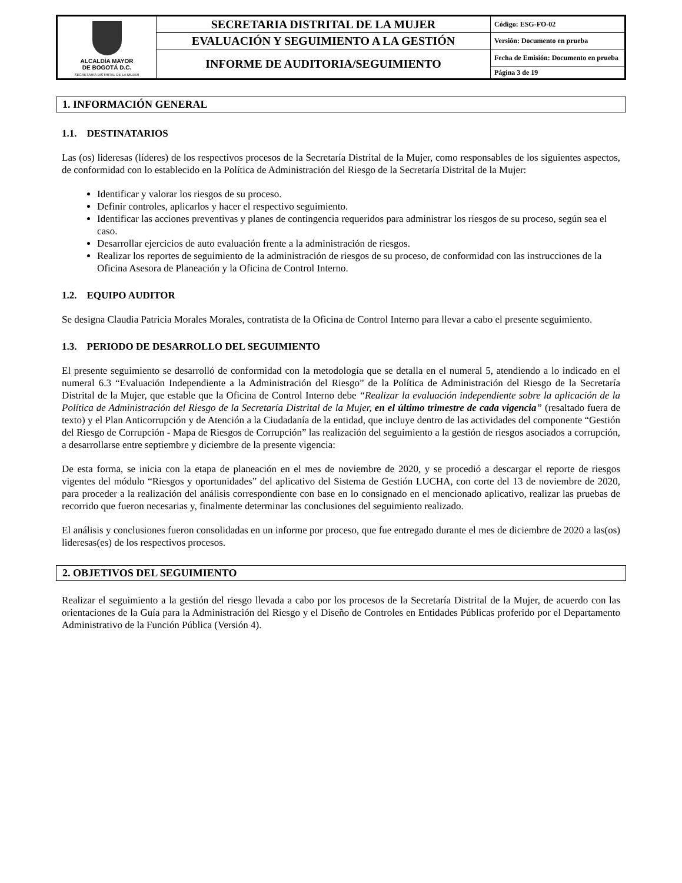| ALCALDÍA MAYOR DE BOGOTÁ D.C. SECRETARIA DISTRITAL DE LA MUJER | SECRETARIA DISTRITAL DE LA MUJER | Código: ESG-FO-02 |
| | EVALUACIÓN Y SEGUIMIENTO A LA GESTIÓN | Versión: Documento en prueba |
| | INFORME DE AUDITORIA/SEGUIMIENTO | Fecha de Emisión: Documento en prueba |
| | | Página 3 de 19 |
1. INFORMACIÓN GENERAL
1.1. DESTINATARIOS
Las (os) lideresas (líderes) de los respectivos procesos de la Secretaría Distrital de la Mujer, como responsables de los siguientes aspectos, de conformidad con lo establecido en la Política de Administración del Riesgo de la Secretaría Distrital de la Mujer:
Identificar y valorar los riesgos de su proceso.
Definir controles, aplicarlos y hacer el respectivo seguimiento.
Identificar las acciones preventivas y planes de contingencia requeridos para administrar los riesgos de su proceso, según sea el caso.
Desarrollar ejercicios de auto evaluación frente a la administración de riesgos.
Realizar los reportes de seguimiento de la administración de riesgos de su proceso, de conformidad con las instrucciones de la Oficina Asesora de Planeación y la Oficina de Control Interno.
1.2. EQUIPO AUDITOR
Se designa Claudia Patricia Morales Morales, contratista de la Oficina de Control Interno para llevar a cabo el presente seguimiento.
1.3. PERIODO DE DESARROLLO DEL SEGUIMIENTO
El presente seguimiento se desarrolló de conformidad con la metodología que se detalla en el numeral 5, atendiendo a lo indicado en el numeral 6.3 “Evaluación Independiente a la Administración del Riesgo” de la Política de Administración del Riesgo de la Secretaría Distrital de la Mujer, que estable que la Oficina de Control Interno debe “Realizar la evaluación independiente sobre la aplicación de la Política de Administración del Riesgo de la Secretaría Distrital de la Mujer, en el último trimestre de cada vigencia” (resaltado fuera de texto) y el Plan Anticorrupción y de Atención a la Ciudadanía de la entidad, que incluye dentro de las actividades del componente “Gestión del Riesgo de Corrupción - Mapa de Riesgos de Corrupción” las realización del seguimiento a la gestión de riesgos asociados a corrupción, a desarrollarse entre septiembre y diciembre de la presente vigencia:
De esta forma, se inicia con la etapa de planeación en el mes de noviembre de 2020, y se procedió a descargar el reporte de riesgos vigentes del módulo “Riesgos y oportunidades” del aplicativo del Sistema de Gestión LUCHA, con corte del 13 de noviembre de 2020, para proceder a la realización del análisis correspondiente con base en lo consignado en el mencionado aplicativo, realizar las pruebas de recorrido que fueron necesarias y, finalmente determinar las conclusiones del seguimiento realizado.
El análisis y conclusiones fueron consolidadas en un informe por proceso, que fue entregado durante el mes de diciembre de 2020 a las(os) lideresas(es) de los respectivos procesos.
2. OBJETIVOS DEL SEGUIMIENTO
Realizar el seguimiento a la gestión del riesgo llevada a cabo por los procesos de la Secretaría Distrital de la Mujer, de acuerdo con las orientaciones de la Guía para la Administración del Riesgo y el Diseño de Controles en Entidades Públicas proferido por el Departamento Administrativo de la Función Pública (Versión 4).